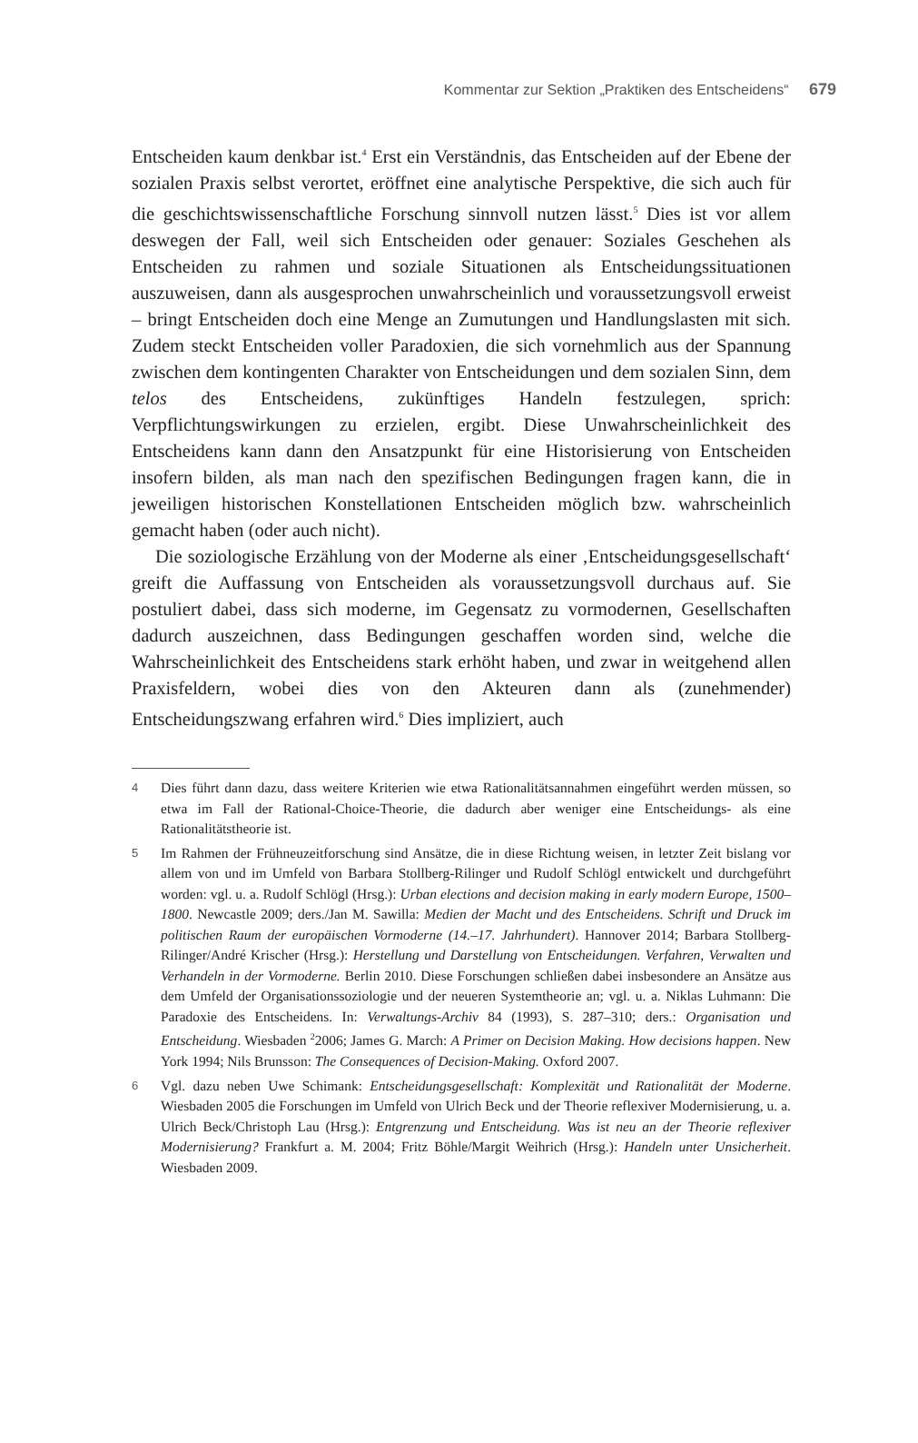Kommentar zur Sektion „Praktiken des Entscheidens“ 679
Entscheiden kaum denkbar ist.<sup>4</sup> Erst ein Verständnis, das Entscheiden auf der Ebene der sozialen Praxis selbst verortet, eröffnet eine analytische Perspektive, die sich auch für die geschichtswissenschaftliche Forschung sinnvoll nutzen lässt.<sup>5</sup> Dies ist vor allem deswegen der Fall, weil sich Entscheiden oder genauer: Soziales Geschehen als Entscheiden zu rahmen und soziale Situationen als Entscheidungssituationen auszuweisen, dann als ausgesprochen unwahrscheinlich und voraussetzungsvoll erweist – bringt Entscheiden doch eine Menge an Zumutungen und Handlungslasten mit sich. Zudem steckt Entscheiden voller Paradoxien, die sich vornehmlich aus der Spannung zwischen dem kontingenten Charakter von Entscheidungen und dem sozialen Sinn, dem telos des Entscheidens, zukünftiges Handeln festzulegen, sprich: Verpflichtungswirkungen zu erzielen, ergibt. Diese Unwahrscheinlichkeit des Entscheidens kann dann den Ansatzpunkt für eine Historisierung von Entscheiden insofern bilden, als man nach den spezifischen Bedingungen fragen kann, die in jeweiligen historischen Konstellationen Entscheiden möglich bzw. wahrscheinlich gemacht haben (oder auch nicht).
Die soziologische Erzählung von der Moderne als einer ‚Entscheidungsgesellschaft‘ greift die Auffassung von Entscheiden als voraussetzungsvoll durchaus auf. Sie postuliert dabei, dass sich moderne, im Gegensatz zu vormodernen, Gesellschaften dadurch auszeichnen, dass Bedingungen geschaffen worden sind, welche die Wahrscheinlichkeit des Entscheidens stark erhöht haben, und zwar in weitgehend allen Praxisfeldern, wobei dies von den Akteuren dann als (zunehmender) Entscheidungszwang erfahren wird.<sup>6</sup> Dies impliziert, auch
4 Dies führt dann dazu, dass weitere Kriterien wie etwa Rationalitätsannahmen eingeführt werden müssen, so etwa im Fall der Rational-Choice-Theorie, die dadurch aber weniger eine Entscheidungs- als eine Rationalitätstheorie ist.
5 Im Rahmen der Frühneuzeitforschung sind Ansätze, die in diese Richtung weisen, in letzter Zeit bislang vor allem von und im Umfeld von Barbara Stollberg-Rilinger und Rudolf Schlögl entwickelt und durchgeführt worden: vgl. u. a. Rudolf Schlögl (Hrsg.): Urban elections and decision making in early modern Europe, 1500–1800. Newcastle 2009; ders./Jan M. Sawilla: Medien der Macht und des Entscheidens. Schrift und Druck im politischen Raum der europäischen Vormoderne (14.–17. Jahrhundert). Hannover 2014; Barbara Stollberg-Rilinger/André Krischer (Hrsg.): Herstellung und Darstellung von Entscheidungen. Verfahren, Verwalten und Verhandeln in der Vormoderne. Berlin 2010. Diese Forschungen schließen dabei insbesondere an Ansätze aus dem Umfeld der Organisationssoziologie und der neueren Systemtheorie an; vgl. u. a. Niklas Luhmann: Die Paradoxie des Entscheidens. In: Verwaltungs-Archiv 84 (1993), S. 287–310; ders.: Organisation und Entscheidung. Wiesbaden <sup>2</sup>2006; James G. March: A Primer on Decision Making. How decisions happen. New York 1994; Nils Brunsson: The Consequences of Decision-Making. Oxford 2007.
6 Vgl. dazu neben Uwe Schimank: Entscheidungsgesellschaft: Komplexität und Rationalität der Moderne. Wiesbaden 2005 die Forschungen im Umfeld von Ulrich Beck und der Theorie reflexiver Modernisierung, u. a. Ulrich Beck/Christoph Lau (Hrsg.): Entgrenzung und Entscheidung. Was ist neu an der Theorie reflexiver Modernisierung? Frankfurt a. M. 2004; Fritz Böhle/Margit Weihrich (Hrsg.): Handeln unter Unsicherheit. Wiesbaden 2009.